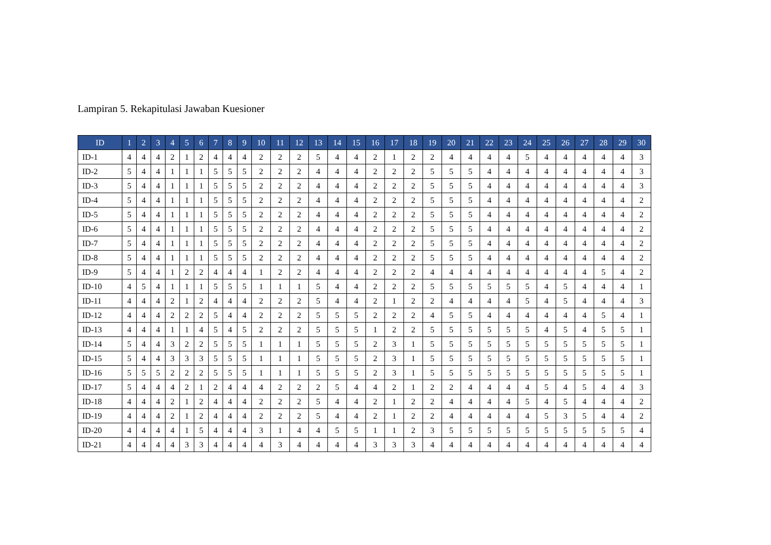Lampiran 5. Rekapitulasi Jawaban Kuesioner
| ID | 1 | 2 | 3 | 4 | 5 | 6 | 7 | 8 | 9 | 10 | 11 | 12 | 13 | 14 | 15 | 16 | 17 | 18 | 19 | 20 | 21 | 22 | 23 | 24 | 25 | 26 | 27 | 28 | 29 | 30 |
| --- | --- | --- | --- | --- | --- | --- | --- | --- | --- | --- | --- | --- | --- | --- | --- | --- | --- | --- | --- | --- | --- | --- | --- | --- | --- | --- | --- | --- | --- | --- |
| ID-1 | 4 | 4 | 4 | 2 | 1 | 2 | 4 | 4 | 4 | 2 | 2 | 2 | 5 | 4 | 4 | 2 | 1 | 2 | 2 | 4 | 4 | 4 | 4 | 5 | 4 | 4 | 4 | 4 | 4 | 3 |
| ID-2 | 5 | 4 | 4 | 1 | 1 | 1 | 5 | 5 | 5 | 2 | 2 | 2 | 4 | 4 | 4 | 2 | 2 | 2 | 5 | 5 | 5 | 4 | 4 | 4 | 4 | 4 | 4 | 4 | 4 | 3 |
| ID-3 | 5 | 4 | 4 | 1 | 1 | 1 | 5 | 5 | 5 | 2 | 2 | 2 | 4 | 4 | 4 | 2 | 2 | 2 | 5 | 5 | 5 | 4 | 4 | 4 | 4 | 4 | 4 | 4 | 4 | 3 |
| ID-4 | 5 | 4 | 4 | 1 | 1 | 1 | 5 | 5 | 5 | 2 | 2 | 2 | 4 | 4 | 4 | 2 | 2 | 2 | 5 | 5 | 5 | 4 | 4 | 4 | 4 | 4 | 4 | 4 | 4 | 2 |
| ID-5 | 5 | 4 | 4 | 1 | 1 | 1 | 5 | 5 | 5 | 2 | 2 | 2 | 4 | 4 | 4 | 2 | 2 | 2 | 5 | 5 | 5 | 4 | 4 | 4 | 4 | 4 | 4 | 4 | 4 | 2 |
| ID-6 | 5 | 4 | 4 | 1 | 1 | 1 | 5 | 5 | 5 | 2 | 2 | 2 | 4 | 4 | 4 | 2 | 2 | 2 | 5 | 5 | 5 | 4 | 4 | 4 | 4 | 4 | 4 | 4 | 4 | 2 |
| ID-7 | 5 | 4 | 4 | 1 | 1 | 1 | 5 | 5 | 5 | 2 | 2 | 2 | 4 | 4 | 4 | 2 | 2 | 2 | 5 | 5 | 5 | 4 | 4 | 4 | 4 | 4 | 4 | 4 | 4 | 2 |
| ID-8 | 5 | 4 | 4 | 1 | 1 | 1 | 5 | 5 | 5 | 2 | 2 | 2 | 4 | 4 | 4 | 2 | 2 | 2 | 5 | 5 | 5 | 4 | 4 | 4 | 4 | 4 | 4 | 4 | 4 | 2 |
| ID-9 | 5 | 4 | 4 | 1 | 2 | 2 | 4 | 4 | 4 | 1 | 2 | 2 | 4 | 4 | 4 | 2 | 2 | 2 | 4 | 4 | 4 | 4 | 4 | 4 | 4 | 4 | 4 | 5 | 4 | 2 |
| ID-10 | 4 | 5 | 4 | 1 | 1 | 1 | 5 | 5 | 5 | 1 | 1 | 1 | 5 | 4 | 4 | 2 | 2 | 2 | 5 | 5 | 5 | 5 | 5 | 5 | 4 | 5 | 4 | 4 | 4 | 1 |
| ID-11 | 4 | 4 | 4 | 2 | 1 | 2 | 4 | 4 | 4 | 2 | 2 | 2 | 5 | 4 | 4 | 2 | 1 | 2 | 2 | 4 | 4 | 4 | 4 | 5 | 4 | 5 | 4 | 4 | 4 | 3 |
| ID-12 | 4 | 4 | 4 | 2 | 2 | 2 | 5 | 4 | 4 | 2 | 2 | 2 | 5 | 5 | 5 | 2 | 2 | 2 | 4 | 5 | 5 | 4 | 4 | 4 | 4 | 4 | 4 | 5 | 4 | 1 |
| ID-13 | 4 | 4 | 4 | 1 | 1 | 4 | 5 | 4 | 5 | 2 | 2 | 2 | 5 | 5 | 5 | 1 | 2 | 2 | 5 | 5 | 5 | 5 | 5 | 5 | 4 | 5 | 4 | 5 | 5 | 1 |
| ID-14 | 5 | 4 | 4 | 3 | 2 | 2 | 5 | 5 | 5 | 1 | 1 | 1 | 5 | 5 | 5 | 2 | 3 | 1 | 5 | 5 | 5 | 5 | 5 | 5 | 5 | 5 | 5 | 5 | 5 | 1 |
| ID-15 | 5 | 4 | 4 | 3 | 3 | 3 | 5 | 5 | 5 | 1 | 1 | 1 | 5 | 5 | 5 | 2 | 3 | 1 | 5 | 5 | 5 | 5 | 5 | 5 | 5 | 5 | 5 | 5 | 5 | 1 |
| ID-16 | 5 | 5 | 5 | 2 | 2 | 2 | 5 | 5 | 5 | 1 | 1 | 1 | 5 | 5 | 5 | 2 | 3 | 1 | 5 | 5 | 5 | 5 | 5 | 5 | 5 | 5 | 5 | 5 | 5 | 1 |
| ID-17 | 5 | 4 | 4 | 4 | 2 | 1 | 2 | 4 | 4 | 4 | 2 | 2 | 2 | 5 | 4 | 4 | 2 | 1 | 2 | 2 | 4 | 4 | 4 | 4 | 5 | 4 | 5 | 4 | 4 | 3 |
| ID-18 | 4 | 4 | 4 | 2 | 1 | 2 | 4 | 4 | 4 | 2 | 2 | 2 | 5 | 4 | 4 | 2 | 1 | 2 | 2 | 4 | 4 | 4 | 4 | 5 | 4 | 5 | 4 | 4 | 4 | 2 |
| ID-19 | 4 | 4 | 4 | 2 | 1 | 2 | 4 | 4 | 4 | 2 | 2 | 2 | 5 | 4 | 4 | 2 | 1 | 2 | 2 | 4 | 4 | 4 | 4 | 4 | 5 | 3 | 5 | 4 | 4 | 2 |
| ID-20 | 4 | 4 | 4 | 4 | 1 | 5 | 4 | 4 | 4 | 3 | 1 | 4 | 4 | 5 | 5 | 1 | 1 | 2 | 3 | 5 | 5 | 5 | 5 | 5 | 5 | 5 | 5 | 5 | 5 | 4 |
| ID-21 | 4 | 4 | 4 | 4 | 3 | 3 | 4 | 4 | 4 | 4 | 3 | 4 | 4 | 4 | 4 | 3 | 3 | 3 | 4 | 4 | 4 | 4 | 4 | 4 | 4 | 4 | 4 | 4 | 4 | 4 |